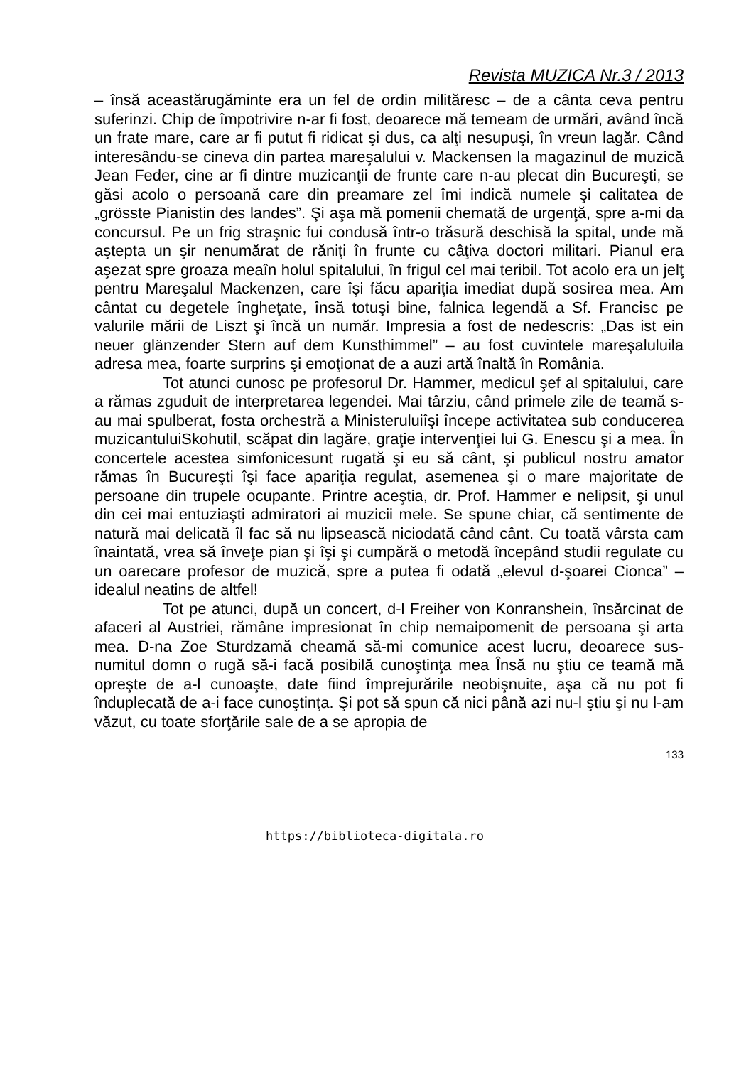Revista MUZICA Nr.3 / 2013
– însă aceastărugăminte era un fel de ordin milităresc – de a cânta ceva pentru suferinzi. Chip de împotrivire n-ar fi fost, deoarece mă temeam de urmări, având încă un frate mare, care ar fi putut fi ridicat şi dus, ca alţi nesupuşi, în vreun lagăr. Când interesându-se cineva din partea mareşalului v. Mackensen la magazinul de muzică Jean Feder, cine ar fi dintre muzicanţii de frunte care n-au plecat din Bucureşti, se găsi acolo o persoană care din preamare zel îmi indică numele şi calitatea de „grösste Pianistin des landes”. Şi aşa mă pomenii chemată de urgenţă, spre a-mi da concursul. Pe un frig straşnic fui condusă într-o trăsură deschisă la spital, unde mă aştepta un şir nenumărat de răniţi în frunte cu câţiva doctori militari. Pianul era aşezat spre groaza meaîn holul spitalului, în frigul cel mai teribil. Tot acolo era un jelţ pentru Mareşalul Mackenzen, care îşi făcu apariţia imediat după sosirea mea. Am cântat cu degetele îngheţate, însă totuşi bine, falnica legendă a Sf. Francisc pe valurile mării de Liszt şi încă un număr. Impresia a fost de nedescris: „Das ist ein neuer glänzender Stern auf dem Kunsthimmel” – au fost cuvintele mareşaluluila adresa mea, foarte surprins şi emoţionat de a auzi artă înaltă în România.
Tot atunci cunosc pe profesorul Dr. Hammer, medicul şef al spitalului, care a rămas zguduit de interpretarea legendei. Mai târziu, când primele zile de teamă s-au mai spulberat, fosta orchestră a Ministeruluiîşi începe activitatea sub conducerea muzicantuluiSkohutil, scăpat din lagăre, graţie intervenţiei lui G. Enescu şi a mea. În concertele acestea simfonicesunt rugată şi eu să cânt, şi publicul nostru amator rămas în Bucureşti îşi face apariţia regulat, asemenea şi o mare majoritate de persoane din trupele ocupante. Printre aceştia, dr. Prof. Hammer e nelipsit, şi unul din cei mai entuziaşti admiratori ai muzicii mele. Se spune chiar, că sentimente de natură mai delicată îl fac să nu lipsească niciodată când cânt. Cu toată vârsta cam înaintată, vrea să înveţe pian şi îşi şi cumpără o metodă începând studii regulate cu un oarecare profesor de muzică, spre a putea fi odată „elevul d-şoarei Cionca” – idealul neatins de altfel!
Tot pe atunci, după un concert, d-l Freiher von Konranshein, însărcinat de afaceri al Austriei, rămâne impresionat în chip nemaipomenit de persoana şi arta mea. D-na Zoe Sturdzamă cheamă să-mi comunice acest lucru, deoarece sus-numitul domn o rugă să-i facă posibilă cunoştinţa mea Însă nu ştiu ce teamă mă opreşte de a-l cunoaşte, date fiind împrejurările neobişnuite, aşa că nu pot fi înduplecată de a-i face cunoştinţa. Şi pot să spun că nici până azi nu-l ştiu şi nu l-am văzut, cu toate sforţările sale de a se apropia de
133
https://biblioteca-digitala.ro